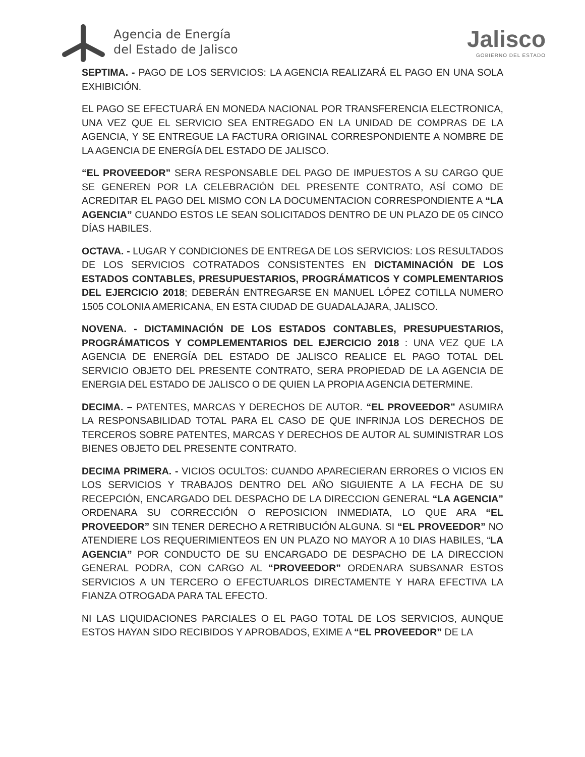Agencia de Energía
del Estado de Jalisco
Jalisco
GOBIERNO DEL ESTADO
SEPTIMA. - PAGO DE LOS SERVICIOS: LA AGENCIA REALIZARÁ EL PAGO EN UNA SOLA EXHIBICIÓN.
EL PAGO SE EFECTUARÁ EN MONEDA NACIONAL POR TRANSFERENCIA ELECTRONICA, UNA VEZ QUE EL SERVICIO SEA ENTREGADO EN LA UNIDAD DE COMPRAS DE LA AGENCIA, Y SE ENTREGUE LA FACTURA ORIGINAL CORRESPONDIENTE A NOMBRE DE LA AGENCIA DE ENERGÍA DEL ESTADO DE JALISCO.
“EL PROVEEDOR” SERA RESPONSABLE DEL PAGO DE IMPUESTOS A SU CARGO QUE SE GENEREN POR LA CELEBRACIÓN DEL PRESENTE CONTRATO, ASÍ COMO DE ACREDITAR EL PAGO DEL MISMO CON LA DOCUMENTACION CORRESPONDIENTE A “LA AGENCIA” CUANDO ESTOS LE SEAN SOLICITADOS DENTRO DE UN PLAZO DE 05 CINCO DÍAS HABILES.
OCTAVA. - LUGAR Y CONDICIONES DE ENTREGA DE LOS SERVICIOS: LOS RESULTADOS DE LOS SERVICIOS COTRATADOS CONSISTENTES EN DICTAMINACIÓN DE LOS ESTADOS CONTABLES, PRESUPUESTARIOS, PROGRÁMATICOS Y COMPLEMENTARIOS DEL EJERCICIO 2018; DEBERÁN ENTREGARSE EN MANUEL LÓPEZ COTILLA NUMERO 1505 COLONIA AMERICANA, EN ESTA CIUDAD DE GUADALAJARA, JALISCO.
NOVENA. - DICTAMINACIÓN DE LOS ESTADOS CONTABLES, PRESUPUESTARIOS, PROGRÁMATICOS Y COMPLEMENTARIOS DEL EJERCICIO 2018 : UNA VEZ QUE LA AGENCIA DE ENERGÍA DEL ESTADO DE JALISCO REALICE EL PAGO TOTAL DEL SERVICIO OBJETO DEL PRESENTE CONTRATO, SERA PROPIEDAD DE LA AGENCIA DE ENERGIA DEL ESTADO DE JALISCO O DE QUIEN LA PROPIA AGENCIA DETERMINE.
DECIMA. – PATENTES, MARCAS Y DERECHOS DE AUTOR. “EL PROVEEDOR” ASUMIRA LA RESPONSABILIDAD TOTAL PARA EL CASO DE QUE INFRINJA LOS DERECHOS DE TERCEROS SOBRE PATENTES, MARCAS Y DERECHOS DE AUTOR AL SUMINISTRAR LOS BIENES OBJETO DEL PRESENTE CONTRATO.
DECIMA PRIMERA. - VICIOS OCULTOS: CUANDO APARECIERAN ERRORES O VICIOS EN LOS SERVICIOS Y TRABAJOS DENTRO DEL AÑO SIGUIENTE A LA FECHA DE SU RECEPCIÓN, ENCARGADO DEL DESPACHO DE LA DIRECCION GENERAL “LA AGENCIA” ORDENARA SU CORRECCIÓN O REPOSICION INMEDIATA, LO QUE ARA “EL PROVEEDOR” SIN TENER DERECHO A RETRIBUCIÓN ALGUNA. SI “EL PROVEEDOR” NO ATENDIERE LOS REQUERIMIENTEOS EN UN PLAZO NO MAYOR A 10 DIAS HABILES, “LA AGENCIA” POR CONDUCTO DE SU ENCARGADO DE DESPACHO DE LA DIRECCION GENERAL PODRA, CON CARGO AL “PROVEEDOR” ORDENARA SUBSANAR ESTOS SERVICIOS A UN TERCERO O EFECTUARLOS DIRECTAMENTE Y HARA EFECTIVA LA FIANZA OTROGADA PARA TAL EFECTO.
NI LAS LIQUIDACIONES PARCIALES O EL PAGO TOTAL DE LOS SERVICIOS, AUNQUE ESTOS HAYAN SIDO RECIBIDOS Y APROBADOS, EXIME A “EL PROVEEDOR” DE LA